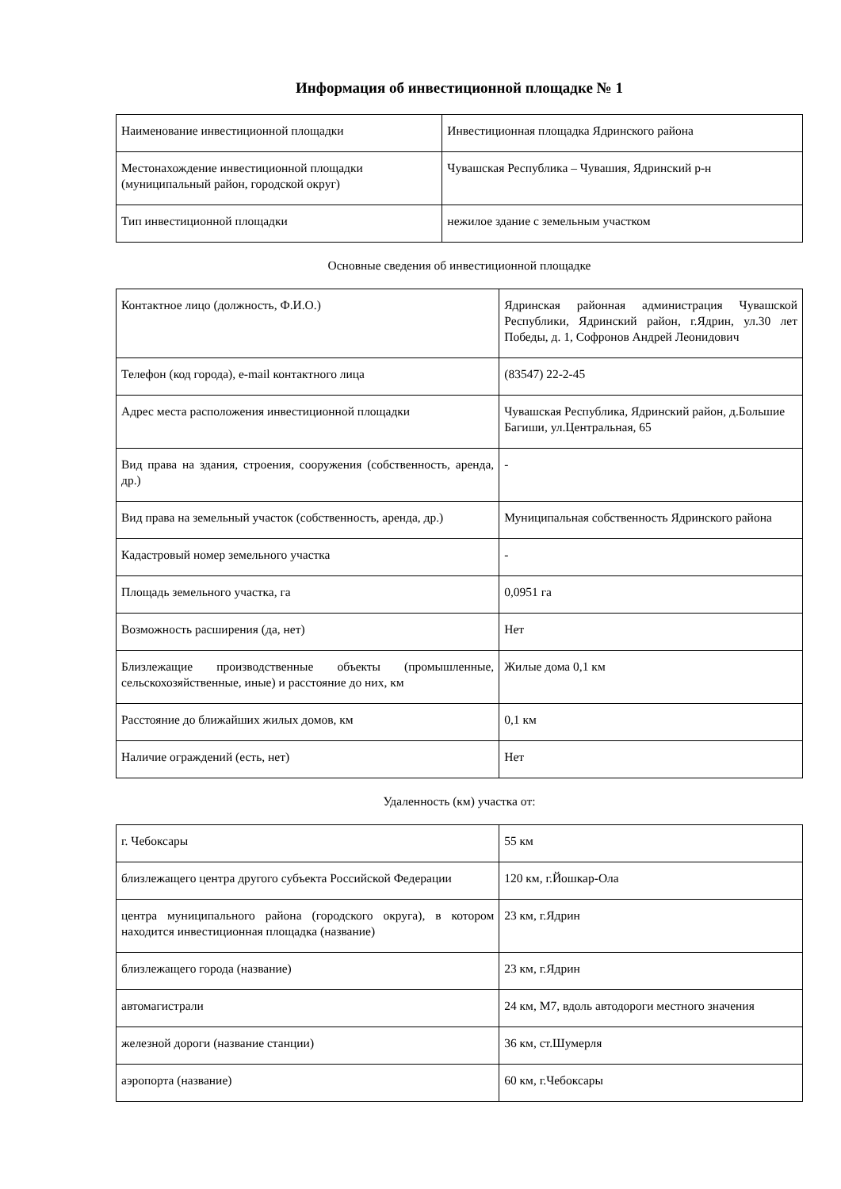Информация об инвестиционной площадке № 1
| Наименование инвестиционной площадки | Инвестиционная площадка Ядринского района |
| Местонахождение инвестиционной площадки (муниципальный район, городской округ) | Чувашская Республика – Чувашия, Ядринский р-н |
| Тип инвестиционной площадки | нежилое здание с земельным участком |
Основные сведения об инвестиционной площадке
| Контактное лицо (должность, Ф.И.О.) | Ядринская районная администрация Чувашской Республики, Ядринский район, г.Ядрин, ул.30 лет Победы, д. 1, Софронов Андрей Леонидович |
| Телефон (код города), e-mail контактного лица | (83547) 22-2-45 |
| Адрес места расположения инвестиционной площадки | Чувашская Республика, Ядринский район, д.Большие Багиши, ул.Центральная, 65 |
| Вид права на здания, строения, сооружения (собственность, аренда, др.) | - |
| Вид права на земельный участок (собственность, аренда, др.) | Муниципальная собственность Ядринского района |
| Кадастровый номер земельного участка | - |
| Площадь земельного участка, га | 0,0951 га |
| Возможность расширения (да, нет) | Нет |
| Близлежащие производственные объекты (промышленные, сельскохозяйственные, иные) и расстояние до них, км | Жилые дома 0,1 км |
| Расстояние до ближайших жилых домов, км | 0,1 км |
| Наличие ограждений (есть, нет) | Нет |
Удаленность (км) участка от:
| г. Чебоксары | 55 км |
| близлежащего центра другого субъекта Российской Федерации | 120 км, г.Йошкар-Ола |
| центра муниципального района (городского округа), в котором находится инвестиционная площадка (название) | 23 км, г.Ядрин |
| близлежащего города (название) | 23 км, г.Ядрин |
| автомагистрали | 24 км, М7, вдоль автодороги местного значения |
| железной дороги (название станции) | 36 км, ст.Шумерля |
| аэропорта (название) | 60 км, г.Чебоксары |